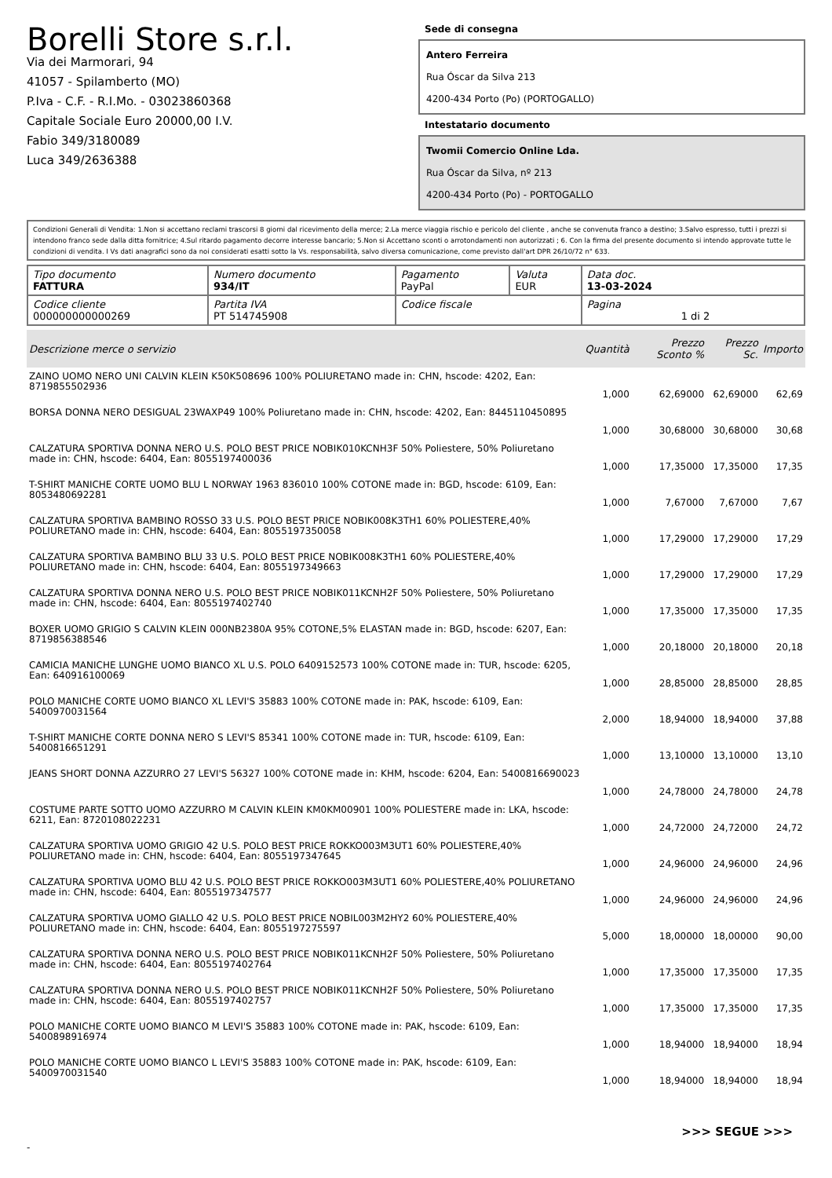Borelli Store s.r.l.
Via dei Marmorari, 94
41057 - Spilamberto (MO)
P.Iva - C.F. - R.I.Mo. - 03023860368
Capitale Sociale Euro 20000,00 I.V.
Fabio 349/3180089
Luca 349/2636388
Sede di consegna
Antero Ferreira
Rua Óscar da Silva 213
4200-434 Porto (Po) (PORTOGALLO)
Intestatario documento
Twomii Comercio Online Lda.
Rua Óscar da Silva, nº 213
4200-434 Porto (Po) - PORTOGALLO
Condizioni Generali di Vendita: 1.Non si accettano reclami trascorsi 8 giorni dal ricevimento della merce; 2.La merce viaggia rischio e pericolo del cliente , anche se convenuta franco a destino; 3.Salvo espresso, tutti i prezzi si intendono franco sede dalla ditta fornitrice; 4.Sul ritardo pagamento decorre interesse bancario; 5.Non si Accettano sconti o arrotondamenti non autorizzati ; 6. Con la firma del presente documento si intendo approvate tutte le condizioni di vendita. I Vs dati anagrafici sono da noi considerati esatti sotto la Vs. responsabilità, salvo diversa comunicazione, come previsto dall'art DPR 26/10/72 n° 633.
| Tipo documento FATTURA | Numero documento 934/IT | Pagamento PayPal | Valuta EUR | Data doc. 13-03-2024 |
| Codice cliente 000000000000269 | Partita IVA PT 514745908 | Codice fiscale | | Pagina 1 di 2 |
| Descrizione merce o servizio | Quantità | Prezzo Sconto % | Prezzo Sc. | Importo |
| --- | --- | --- | --- | --- |
| ZAINO UOMO NERO UNI CALVIN KLEIN K50K508696 100% POLIURETANO made in: CHN, hscode: 4202, Ean: 8719855502936 | 1,000 | 62,69000 | 62,69000 | 62,69 |
| BORSA DONNA NERO DESIGUAL 23WAXP49 100% Poliuretano made in: CHN, hscode: 4202, Ean: 8445110450895 | 1,000 | 30,68000 | 30,68000 | 30,68 |
| CALZATURA SPORTIVA DONNA NERO U.S. POLO BEST PRICE NOBIK010KCNH3F 50% Poliestere, 50% Poliuretano made in: CHN, hscode: 6404, Ean: 8055197400036 | 1,000 | 17,35000 | 17,35000 | 17,35 |
| T-SHIRT MANICHE CORTE UOMO BLU L NORWAY 1963 836010 100% COTONE made in: BGD, hscode: 6109, Ean: 8053480692281 | 1,000 | 7,67000 | 7,67000 | 7,67 |
| CALZATURA SPORTIVA BAMBINO ROSSO 33 U.S. POLO BEST PRICE NOBIK008K3TH1 60% POLIESTERE,40% POLIURETANO made in: CHN, hscode: 6404, Ean: 8055197350058 | 1,000 | 17,29000 | 17,29000 | 17,29 |
| CALZATURA SPORTIVA BAMBINO BLU 33 U.S. POLO BEST PRICE NOBIK008K3TH1 60% POLIESTERE,40% POLIURETANO made in: CHN, hscode: 6404, Ean: 8055197349663 | 1,000 | 17,29000 | 17,29000 | 17,29 |
| CALZATURA SPORTIVA DONNA NERO U.S. POLO BEST PRICE NOBIK011KCNH2F 50% Poliestere, 50% Poliuretano made in: CHN, hscode: 6404, Ean: 8055197402740 | 1,000 | 17,35000 | 17,35000 | 17,35 |
| BOXER UOMO GRIGIO S CALVIN KLEIN 000NB2380A 95% COTONE,5% ELASTAN made in: BGD, hscode: 6207, Ean: 8719856388546 | 1,000 | 20,18000 | 20,18000 | 20,18 |
| CAMICIA MANICHE LUNGHE UOMO BIANCO XL U.S. POLO 6409152573 100% COTONE made in: TUR, hscode: 6205, Ean: 640916100069 | 1,000 | 28,85000 | 28,85000 | 28,85 |
| POLO MANICHE CORTE UOMO BIANCO XL LEVI'S 35883 100% COTONE made in: PAK, hscode: 6109, Ean: 5400970031564 | 2,000 | 18,94000 | 18,94000 | 37,88 |
| T-SHIRT MANICHE CORTE DONNA NERO S LEVI'S 85341 100% COTONE made in: TUR, hscode: 6109, Ean: 5400816651291 | 1,000 | 13,10000 | 13,10000 | 13,10 |
| JEANS SHORT DONNA AZZURRO 27 LEVI'S 56327 100% COTONE made in: KHM, hscode: 6204, Ean: 5400816690023 | 1,000 | 24,78000 | 24,78000 | 24,78 |
| COSTUME PARTE SOTTO UOMO AZZURRO M CALVIN KLEIN KM0KM00901 100% POLIESTERE made in: LKA, hscode: 6211, Ean: 8720108022231 | 1,000 | 24,72000 | 24,72000 | 24,72 |
| CALZATURA SPORTIVA UOMO GRIGIO 42 U.S. POLO BEST PRICE ROKKO003M3UT1 60% POLIESTERE,40% POLIURETANO made in: CHN, hscode: 6404, Ean: 8055197347645 | 1,000 | 24,96000 | 24,96000 | 24,96 |
| CALZATURA SPORTIVA UOMO BLU 42 U.S. POLO BEST PRICE ROKKO003M3UT1 60% POLIESTERE,40% POLIURETANO made in: CHN, hscode: 6404, Ean: 8055197347577 | 1,000 | 24,96000 | 24,96000 | 24,96 |
| CALZATURA SPORTIVA UOMO GIALLO 42 U.S. POLO BEST PRICE NOBIL003M2HY2 60% POLIESTERE,40% POLIURETANO made in: CHN, hscode: 6404, Ean: 8055197275597 | 5,000 | 18,00000 | 18,00000 | 90,00 |
| CALZATURA SPORTIVA DONNA NERO U.S. POLO BEST PRICE NOBIK011KCNH2F 50% Poliestere, 50% Poliuretano made in: CHN, hscode: 6404, Ean: 8055197402764 | 1,000 | 17,35000 | 17,35000 | 17,35 |
| CALZATURA SPORTIVA DONNA NERO U.S. POLO BEST PRICE NOBIK011KCNH2F 50% Poliestere, 50% Poliuretano made in: CHN, hscode: 6404, Ean: 8055197402757 | 1,000 | 17,35000 | 17,35000 | 17,35 |
| POLO MANICHE CORTE UOMO BIANCO M LEVI'S 35883 100% COTONE made in: PAK, hscode: 6109, Ean: 5400898916974 | 1,000 | 18,94000 | 18,94000 | 18,94 |
| POLO MANICHE CORTE UOMO BIANCO L LEVI'S 35883 100% COTONE made in: PAK, hscode: 6109, Ean: 5400970031540 | 1,000 | 18,94000 | 18,94000 | 18,94 |
>>> SEGUE >>>
-